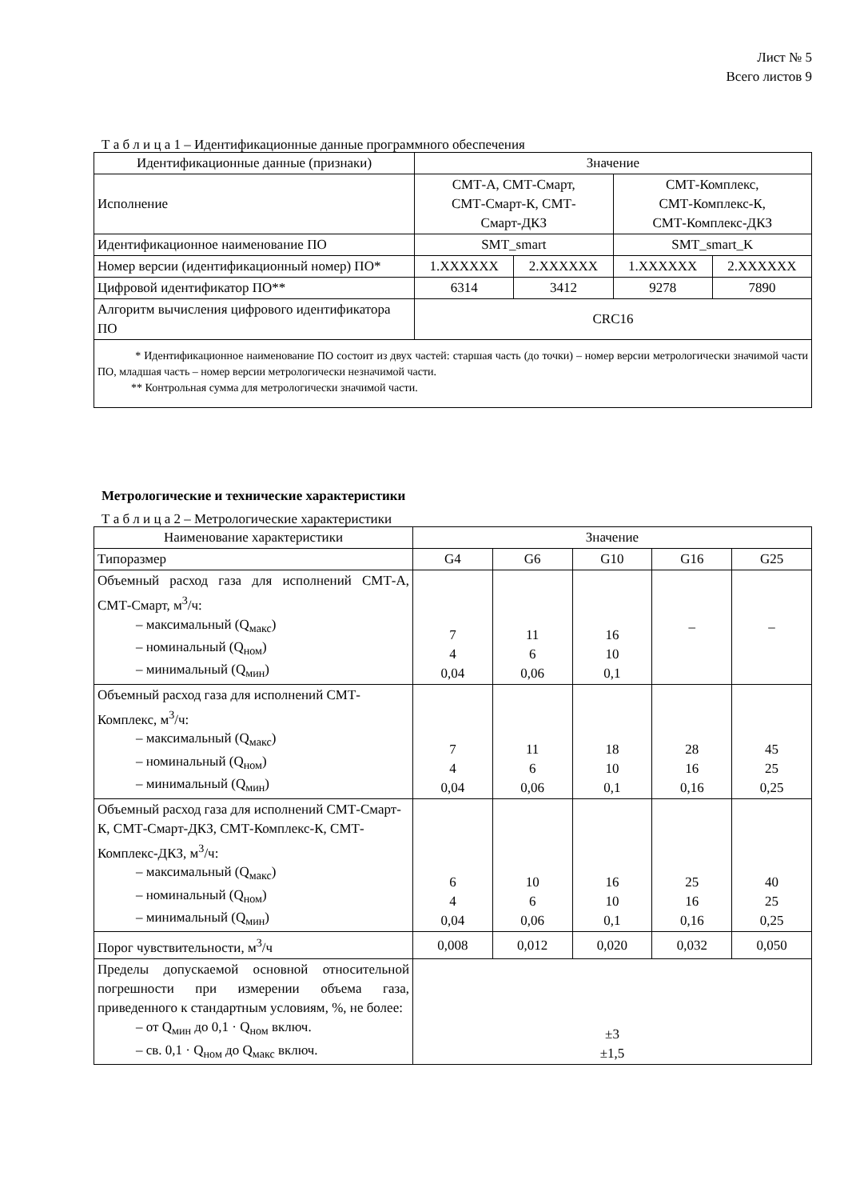Лист № 5
Всего листов 9
Т а б л и ц а 1 – Идентификационные данные программного обеспечения
| Идентификационные данные (признаки) | Значение | | | |
| Исполнение | СМТ-А, СМТ-Смарт, СМТ-Смарт-К, СМТ- Смарт-ДКЗ | | СМТ-Комплекс, СМТ-Комплекс-К, СМТ-Комплекс-ДКЗ | |
| Идентификационное наименование ПО | SMT_smart | | SMT_smart_K | |
| Номер версии (идентификационный номер) ПО* | 1.XXXXXX | 2.XXXXXX | 1.XXXXXX | 2.XXXXXX |
| Цифровой идентификатор ПО** | 6314 | 3412 | 9278 | 7890 |
| Алгоритм вычисления цифрового идентификатора ПО | CRC16 | | | |
| * Идентификационное наименование ПО состоит из двух частей: старшая часть (до точки) – номер версии метрологически значимой части ПО, младшая часть – номер версии метрологически незначимой части. ** Контрольная сумма для метрологически значимой части. | | | | |
Метрологические и технические характеристики
Т а б л и ц а 2 – Метрологические характеристики
| Наименование характеристики | Значение | | | | |
| Типоразмер | G4 | G6 | G10 | G16 | G25 |
| Объемный расход газа для исполнений СМТ-А, СМТ-Смарт, м<sup>3</sup>/ч: – максимальный (Q<sub>макс</sub>) – номинальный (Q<sub>ном</sub>) – минимальный (Q<sub>мин</sub>) | 7 4 0,04 | 11 6 0,06 | 16 10 0,1 | – | – |
| Объемный расход газа для исполнений СМТ-Комплекс, м<sup>3</sup>/ч: – максимальный (Q<sub>макс</sub>) – номинальный (Q<sub>ном</sub>) – минимальный (Q<sub>мин</sub>) | 7 4 0,04 | 11 6 0,06 | 18 10 0,1 | 28 16 0,16 | 45 25 0,25 |
| Объемный расход газа для исполнений СМТ-Смарт-К, СМТ-Смарт-ДКЗ, СМТ-Комплекс-К, СМТ-Комплекс-ДКЗ, м<sup>3</sup>/ч: – максимальный (Q<sub>макс</sub>) – номинальный (Q<sub>ном</sub>) – минимальный (Q<sub>мин</sub>) | 6 4 0,04 | 10 6 0,06 | 16 10 0,1 | 25 16 0,16 | 40 25 0,25 |
| Порог чувствительности, м<sup>3</sup>/ч | 0,008 | 0,012 | 0,020 | 0,032 | 0,050 |
| Пределы допускаемой основной относительной погрешности при измерении объема газа, приведенного к стандартным условиям, %, не более: – от Q<sub>мин</sub> до 0,1 · Q<sub>ном</sub> включ. – св. 0,1 · Q<sub>ном</sub> до Q<sub>макс</sub> включ. | ±3 ±1,5 | | | | |